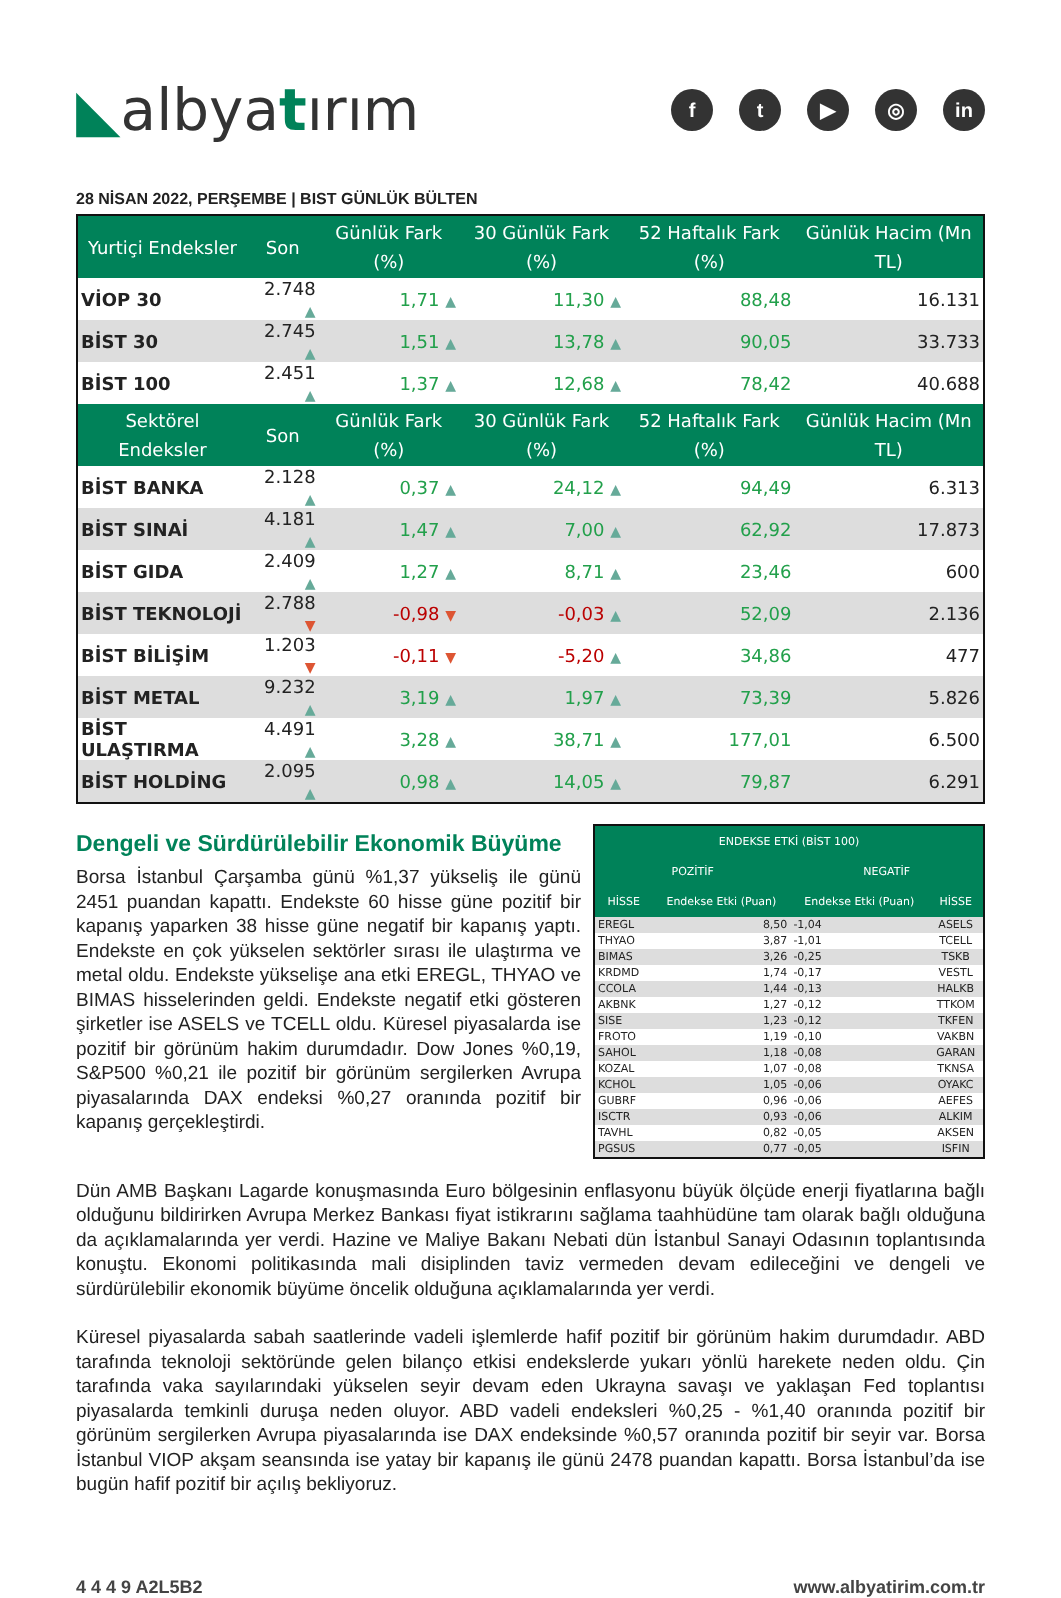◣albyatırım
ft ▶ ◎ in
28 NİSAN 2022, PERŞEMBE | BIST GÜNLÜK BÜLTEN
| Yurtiçi Endeksler | Son | Günlük Fark (%) | 30 Günlük Fark (%) | 52 Haftalık Fark (%) | Günlük Hacim (Mn TL) |
| --- | --- | --- | --- | --- | --- |
| VİOP 30 | 2.748 ▲ | 1,71 ▲ | 11,30 ▲ | 88,48 | 16.131 |
| BİST 30 | 2.745 ▲ | 1,51 ▲ | 13,78 ▲ | 90,05 | 33.733 |
| BİST 100 | 2.451 ▲ | 1,37 ▲ | 12,68 ▲ | 78,42 | 40.688 |
| Sektörel Endeksler | Son | Günlük Fark (%) | 30 Günlük Fark (%) | 52 Haftalık Fark (%) | Günlük Hacim (Mn TL) |
| BİST BANKA | 2.128 ▲ | 0,37 ▲ | 24,12 ▲ | 94,49 | 6.313 |
| BİST SINAİ | 4.181 ▲ | 1,47 ▲ | 7,00 ▲ | 62,92 | 17.873 |
| BİST GIDA | 2.409 ▲ | 1,27 ▲ | 8,71 ▲ | 23,46 | 600 |
| BİST TEKNOLOJİ | 2.788 ▼ | -0,98 ▼ | -0,03 ▲ | 52,09 | 2.136 |
| BİST BİLİŞİM | 1.203 ▼ | -0,11 ▼ | -5,20 ▲ | 34,86 | 477 |
| BİST METAL | 9.232 ▲ | 3,19 ▲ | 1,97 ▲ | 73,39 | 5.826 |
| BİST ULAŞTIRMA | 4.491 ▲ | 3,28 ▲ | 38,71 ▲ | 177,01 | 6.500 |
| BİST HOLDİNG | 2.095 ▲ | 0,98 ▲ | 14,05 ▲ | 79,87 | 6.291 |
Dengeli ve Sürdürülebilir Ekonomik Büyüme
Borsa İstanbul Çarşamba günü %1,37 yükseliş ile günü 2451 puandan kapattı. Endekste 60 hisse güne pozitif bir kapanış yaparken 38 hisse güne negatif bir kapanış yaptı. Endekste en çok yükselen sektörler sırası ile ulaştırma ve metal oldu. Endekste yükselişe ana etki EREGL, THYAO ve BIMAS hisselerinden geldi. Endekste negatif etki gösteren şirketler ise ASELS ve TCELL oldu. Küresel piyasalarda ise pozitif bir görünüm hakim durumdadır. Dow Jones %0,19, S&P500 %0,21 ile pozitif bir görünüm sergilerken Avrupa piyasalarında DAX endeksi %0,27 oranında pozitif bir kapanış gerçekleştirdi.
| ENDEKSE ETKİ (BİST 100) | | | |
| --- | --- | --- | --- |
| POZİTİF | | NEGATİF | |
| HİSSE | Endekse Etki (Puan) | Endekse Etki (Puan) | HİSSE |
| EREGL | 8,50 | -1,04 | ASELS |
| THYAO | 3,87 | -1,01 | TCELL |
| BIMAS | 3,26 | -0,25 | TSKB |
| KRDMD | 1,74 | -0,17 | VESTL |
| CCOLA | 1,44 | -0,13 | HALKB |
| AKBNK | 1,27 | -0,12 | TTKOM |
| SISE | 1,23 | -0,12 | TKFEN |
| FROTO | 1,19 | -0,10 | VAKBN |
| SAHOL | 1,18 | -0,08 | GARAN |
| KOZAL | 1,07 | -0,08 | TKNSA |
| KCHOL | 1,05 | -0,06 | OYAKC |
| GUBRF | 0,96 | -0,06 | AEFES |
| ISCTR | 0,93 | -0,06 | ALKIM |
| TAVHL | 0,82 | -0,05 | AKSEN |
| PGSUS | 0,77 | -0,05 | ISFIN |
Dün AMB Başkanı Lagarde konuşmasında Euro bölgesinin enflasyonu büyük ölçüde enerji fiyatlarına bağlı olduğunu bildirirken Avrupa Merkez Bankası fiyat istikrarını sağlama taahhüdüne tam olarak bağlı olduğuna da açıklamalarında yer verdi. Hazine ve Maliye Bakanı Nebati dün İstanbul Sanayi Odasının toplantısında konuştu. Ekonomi politikasında mali disiplinden taviz vermeden devam edileceğini ve dengeli ve sürdürülebilir ekonomik büyüme öncelik olduğuna açıklamalarında yer verdi.
Küresel piyasalarda sabah saatlerinde vadeli işlemlerde hafif pozitif bir görünüm hakim durumdadır. ABD tarafında teknoloji sektöründe gelen bilanço etkisi endekslerde yukarı yönlü harekete neden oldu. Çin tarafında vaka sayılarındaki yükselen seyir devam eden Ukrayna savaşı ve yaklaşan Fed toplantısı piyasalarda temkinli duruşa neden oluyor. ABD vadeli endeksleri %0,25 - %1,40 oranında pozitif bir görünüm sergilerken Avrupa piyasalarında ise DAX endeksinde %0,57 oranında pozitif bir seyir var. Borsa İstanbul VIOP akşam seansında ise yatay bir kapanış ile günü 2478 puandan kapattı. Borsa İstanbul’da ise bugün hafif pozitif bir açılış bekliyoruz.
4 4 4 9 A2L5B2 www.albyatirim.com.tr